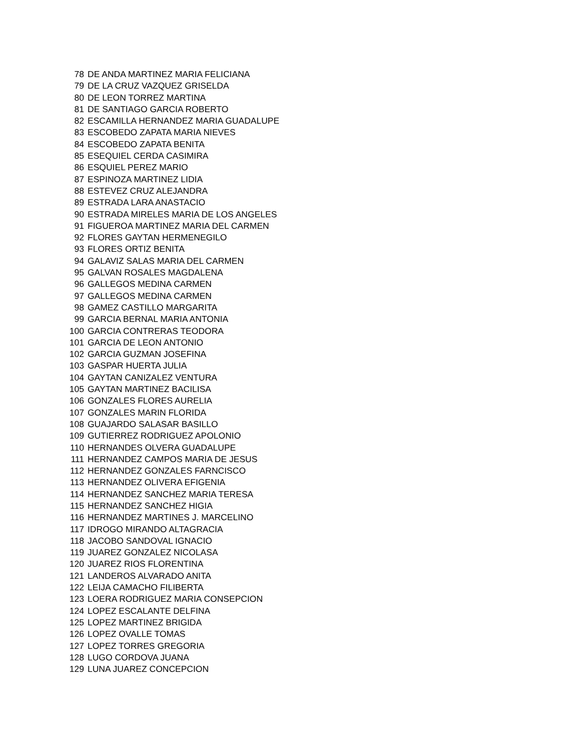| 78 | DE ANDA MARTINEZ MARIA FELICIANA |
| 79 | DE LA CRUZ VAZQUEZ GRISELDA |
| 80 | DE LEON TORREZ MARTINA |
| 81 | DE SANTIAGO GARCIA ROBERTO |
| 82 | ESCAMILLA HERNANDEZ MARIA GUADALUPE |
| 83 | ESCOBEDO ZAPATA MARIA NIEVES |
| 84 | ESCOBEDO ZAPATA BENITA |
| 85 | ESEQUIEL CERDA CASIMIRA |
| 86 | ESQUIEL PEREZ MARIO |
| 87 | ESPINOZA MARTINEZ LIDIA |
| 88 | ESTEVEZ CRUZ ALEJANDRA |
| 89 | ESTRADA LARA ANASTACIO |
| 90 | ESTRADA MIRELES MARIA DE LOS ANGELES |
| 91 | FIGUEROA MARTINEZ MARIA DEL CARMEN |
| 92 | FLORES GAYTAN HERMENEGILO |
| 93 | FLORES ORTIZ BENITA |
| 94 | GALAVIZ SALAS MARIA DEL CARMEN |
| 95 | GALVAN ROSALES MAGDALENA |
| 96 | GALLEGOS MEDINA CARMEN |
| 97 | GALLEGOS MEDINA CARMEN |
| 98 | GAMEZ CASTILLO MARGARITA |
| 99 | GARCIA BERNAL MARIA ANTONIA |
| 100 | GARCIA CONTRERAS TEODORA |
| 101 | GARCIA DE LEON ANTONIO |
| 102 | GARCIA GUZMAN JOSEFINA |
| 103 | GASPAR HUERTA JULIA |
| 104 | GAYTAN CANIZALEZ VENTURA |
| 105 | GAYTAN MARTINEZ BACILISA |
| 106 | GONZALES FLORES AURELIA |
| 107 | GONZALES MARIN FLORIDA |
| 108 | GUAJARDO SALASAR BASILLO |
| 109 | GUTIERREZ RODRIGUEZ APOLONIO |
| 110 | HERNANDES OLVERA GUADALUPE |
| 111 | HERNANDEZ CAMPOS MARIA DE JESUS |
| 112 | HERNANDEZ GONZALES FARNCISCO |
| 113 | HERNANDEZ OLIVERA EFIGENIA |
| 114 | HERNANDEZ SANCHEZ MARIA TERESA |
| 115 | HERNANDEZ SANCHEZ HIGIA |
| 116 | HERNANDEZ MARTINES J. MARCELINO |
| 117 | IDROGO MIRANDO ALTAGRACIA |
| 118 | JACOBO SANDOVAL IGNACIO |
| 119 | JUAREZ GONZALEZ NICOLASA |
| 120 | JUAREZ RIOS FLORENTINA |
| 121 | LANDEROS ALVARADO ANITA |
| 122 | LEIJA CAMACHO FILIBERTA |
| 123 | LOERA RODRIGUEZ MARIA CONSEPCION |
| 124 | LOPEZ ESCALANTE DELFINA |
| 125 | LOPEZ MARTINEZ BRIGIDA |
| 126 | LOPEZ OVALLE TOMAS |
| 127 | LOPEZ TORRES GREGORIA |
| 128 | LUGO CORDOVA JUANA |
| 129 | LUNA JUAREZ CONCEPCION |